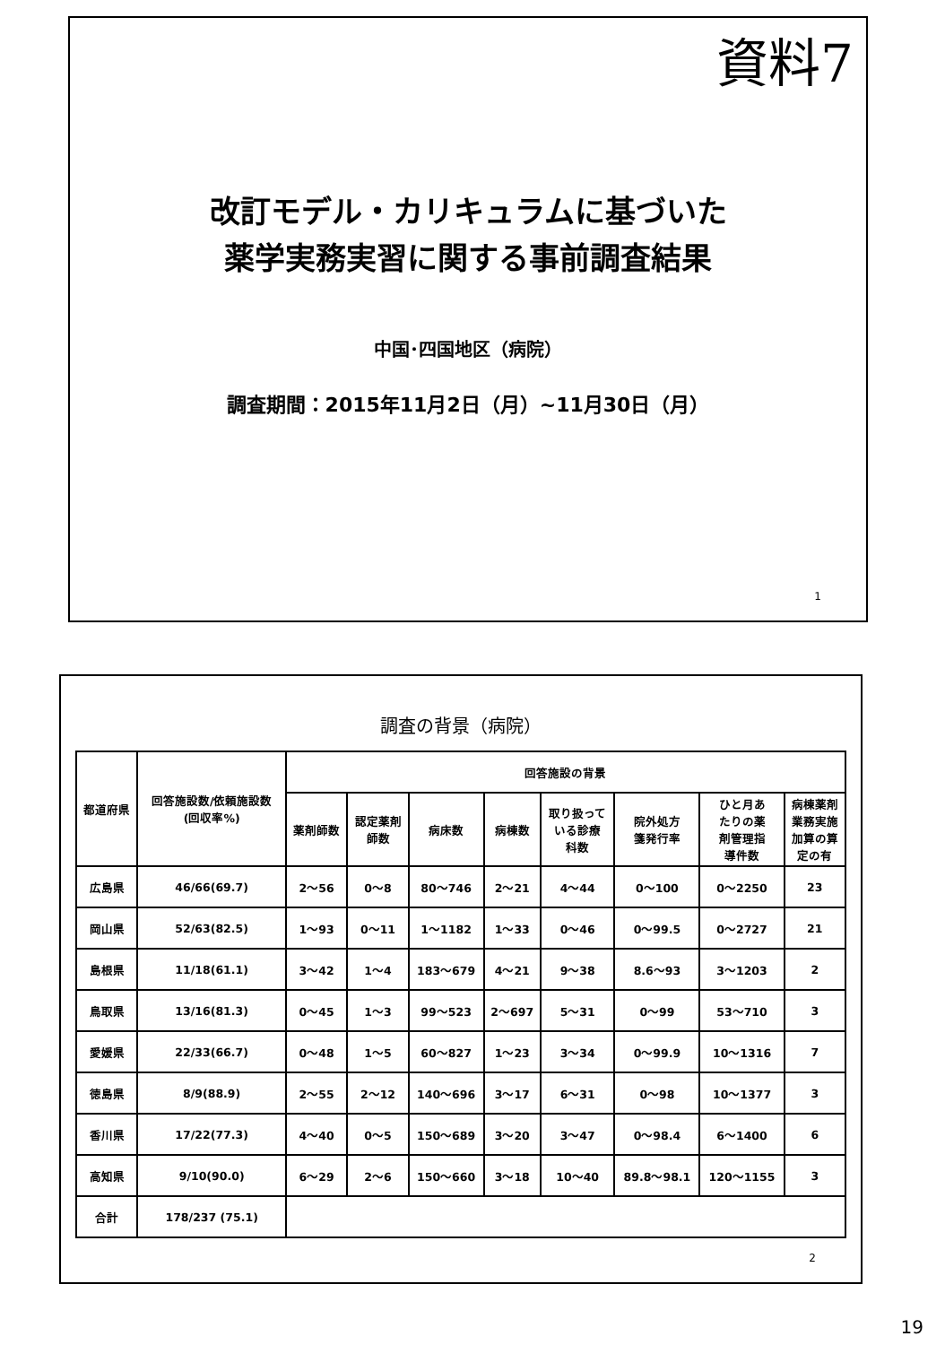資料7
改訂モデル・カリキュラムに基づいた
薬学実務実習に関する事前調査結果
中国･四国地区（病院）
調査期間：2015年11月2日（月）~11月30日（月）
1
調査の背景（病院）
| 都道府県 | 回答施設数/依頼施設数 (回収率%) | 回答施設の背景 | | | | | | | |
| --- | --- | --- | --- | --- | --- | --- | --- | --- | --- |
| | | 薬剤師数 | 認定薬剤 師数 | 病床数 | 病棟数 | 取り扱って いる診療 科数 | 院外処方 箋発行率 | ひと月あ たりの薬 剤管理指 導件数 | 病棟薬剤 業務実施 加算の算 定の有 |
| 広島県 | 46/66(69.7) | 2～56 | 0～8 | 80～746 | 2～21 | 4～44 | 0～100 | 0～2250 | 23 |
| 岡山県 | 52/63(82.5) | 1～93 | 0～11 | 1～1182 | 1～33 | 0～46 | 0～99.5 | 0～2727 | 21 |
| 島根県 | 11/18(61.1) | 3～42 | 1～4 | 183～679 | 4～21 | 9～38 | 8.6～93 | 3～1203 | 2 |
| 鳥取県 | 13/16(81.3) | 0～45 | 1～3 | 99～523 | 2～697 | 5～31 | 0～99 | 53～710 | 3 |
| 愛媛県 | 22/33(66.7) | 0～48 | 1～5 | 60～827 | 1～23 | 3～34 | 0～99.9 | 10～1316 | 7 |
| 徳島県 | 8/9(88.9) | 2～55 | 2～12 | 140～696 | 3～17 | 6～31 | 0～98 | 10～1377 | 3 |
| 香川県 | 17/22(77.3) | 4～40 | 0～5 | 150～689 | 3～20 | 3～47 | 0～98.4 | 6～1400 | 6 |
| 高知県 | 9/10(90.0) | 6～29 | 2～6 | 150～660 | 3～18 | 10～40 | 89.8～98.1 | 120～1155 | 3 |
| 合計 | 178/237 (75.1) | | | | | | | | |
2
19